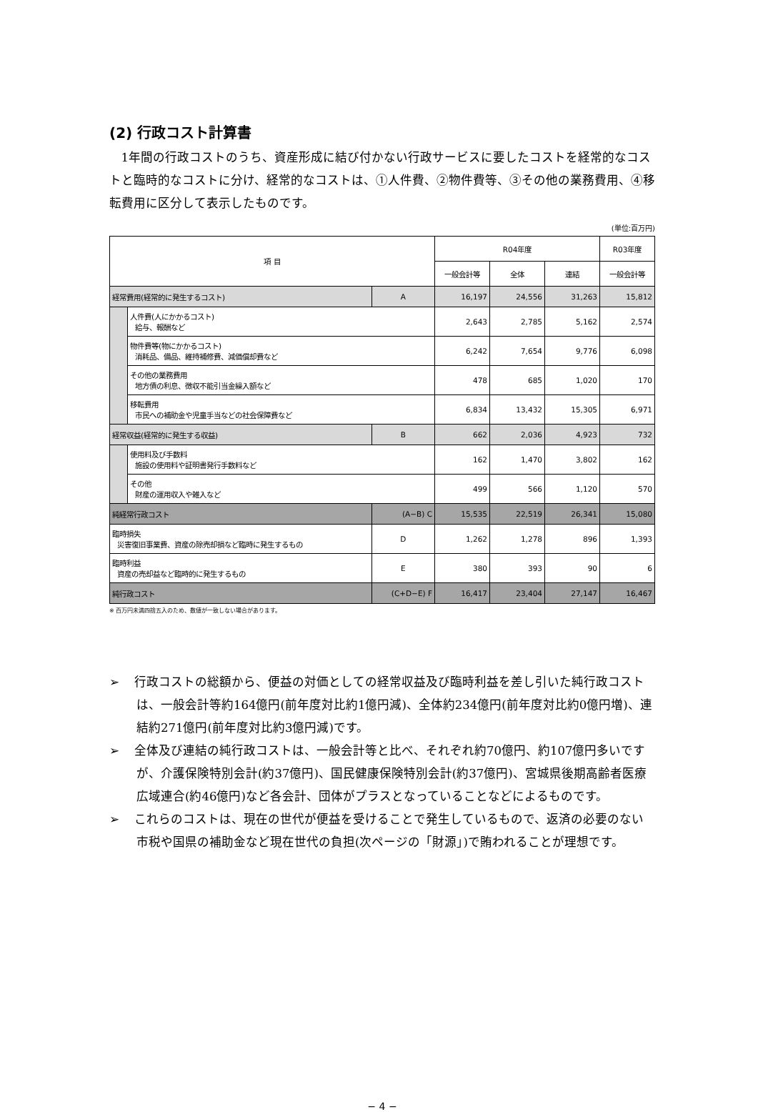(2) 行政コスト計算書
1年間の行政コストのうち、資産形成に結び付かない行政サービスに要したコストを経常的なコストと臨時的なコストに分け、経常的なコストは、①人件費、②物件費等、③その他の業務費用、④移転費用に区分して表示したものです。
(単位:百万円)
| 項 目 | | | R04年度 | | | R03年度 |
| --- | --- | --- | --- | --- | --- | --- |
| | | | 一般会計等 | 全体 | 連結 | 一般会計等 |
| 経常費用(経常的に発生するコスト) | | A | 16,197 | 24,556 | 31,263 | 15,812 |
| | 人件費(人にかかるコスト) 給与、報酬など | | 2,643 | 2,785 | 5,162 | 2,574 |
| | 物件費等(物にかかるコスト) 消耗品、備品、維持補修費、減価償却費など | | 6,242 | 7,654 | 9,776 | 6,098 |
| | その他の業務費用 地方債の利息、徴収不能引当金繰入額など | | 478 | 685 | 1,020 | 170 |
| | 移転費用 市民への補助金や児童手当などの社会保障費など | | 6,834 | 13,432 | 15,305 | 6,971 |
| 経常収益(経常的に発生する収益) | | B | 662 | 2,036 | 4,923 | 732 |
| | 使用料及び手数料 施設の使用料や証明書発行手数料など | | 162 | 1,470 | 3,802 | 162 |
| | その他 財産の運用収入や雑入など | | 499 | 566 | 1,120 | 570 |
| 純経常行政コスト | | (A−B) C | 15,535 | 22,519 | 26,341 | 15,080 |
| 臨時損失 災害復旧事業費、資産の除売却損など臨時に発生するもの | | D | 1,262 | 1,278 | 896 | 1,393 |
| 臨時利益 資産の売却益など臨時的に発生するもの | | E | 380 | 393 | 90 | 6 |
| 純行政コスト | | (C+D−E) F | 16,417 | 23,404 | 27,147 | 16,467 |
※ 百万円未満四捨五入のため、数値が一致しない場合があります。
➢ 行政コストの総額から、便益の対価としての経常収益及び臨時利益を差し引いた純行政コストは、一般会計等約164億円(前年度対比約1億円減)、全体約234億円(前年度対比約0億円増)、連結約271億円(前年度対比約3億円減)です。
➢ 全体及び連結の純行政コストは、一般会計等と比べ、それぞれ約70億円、約107億円多いですが、介護保険特別会計(約37億円)、国民健康保険特別会計(約37億円)、宮城県後期高齢者医療広域連合(約46億円)など各会計、団体がプラスとなっていることなどによるものです。
➢ これらのコストは、現在の世代が便益を受けることで発生しているもので、返済の必要のない市税や国県の補助金など現在世代の負担(次ページの「財源」)で賄われることが理想です。
− 4 −